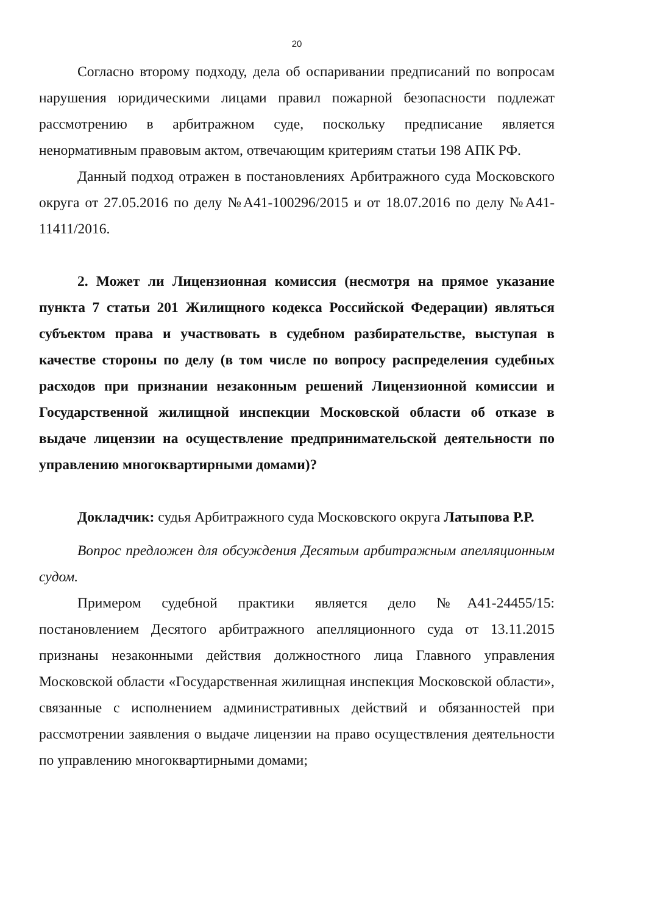20
Согласно второму подходу, дела об оспаривании предписаний по вопросам нарушения юридическими лицами правил пожарной безопасности подлежат рассмотрению в арбитражном суде, поскольку предписание является ненормативным правовым актом, отвечающим критериям статьи 198 АПК РФ.
Данный подход отражен в постановлениях Арбитражного суда Московского округа от 27.05.2016 по делу №А41-100296/2015 и от 18.07.2016 по делу №А41-11411/2016.
2. Может ли Лицензионная комиссия (несмотря на прямое указание пункта 7 статьи 201 Жилищного кодекса Российской Федерации) являться субъектом права и участвовать в судебном разбирательстве, выступая в качестве стороны по делу (в том числе по вопросу распределения судебных расходов при признании незаконным решений Лицензионной комиссии и Государственной жилищной инспекции Московской области об отказе в выдаче лицензии на осуществление предпринимательской деятельности по управлению многоквартирными домами)?
Докладчик: судья Арбитражного суда Московского округа Латыпова Р.Р.
Вопрос предложен для обсуждения Десятым арбитражным апелляционным судом.
Примером судебной практики является дело №А41-24455/15: постановлением Десятого арбитражного апелляционного суда от 13.11.2015 признаны незаконными действия должностного лица Главного управления Московской области «Государственная жилищная инспекция Московской области», связанные с исполнением административных действий и обязанностей при рассмотрении заявления о выдаче лицензии на право осуществления деятельности по управлению многоквартирными домами;